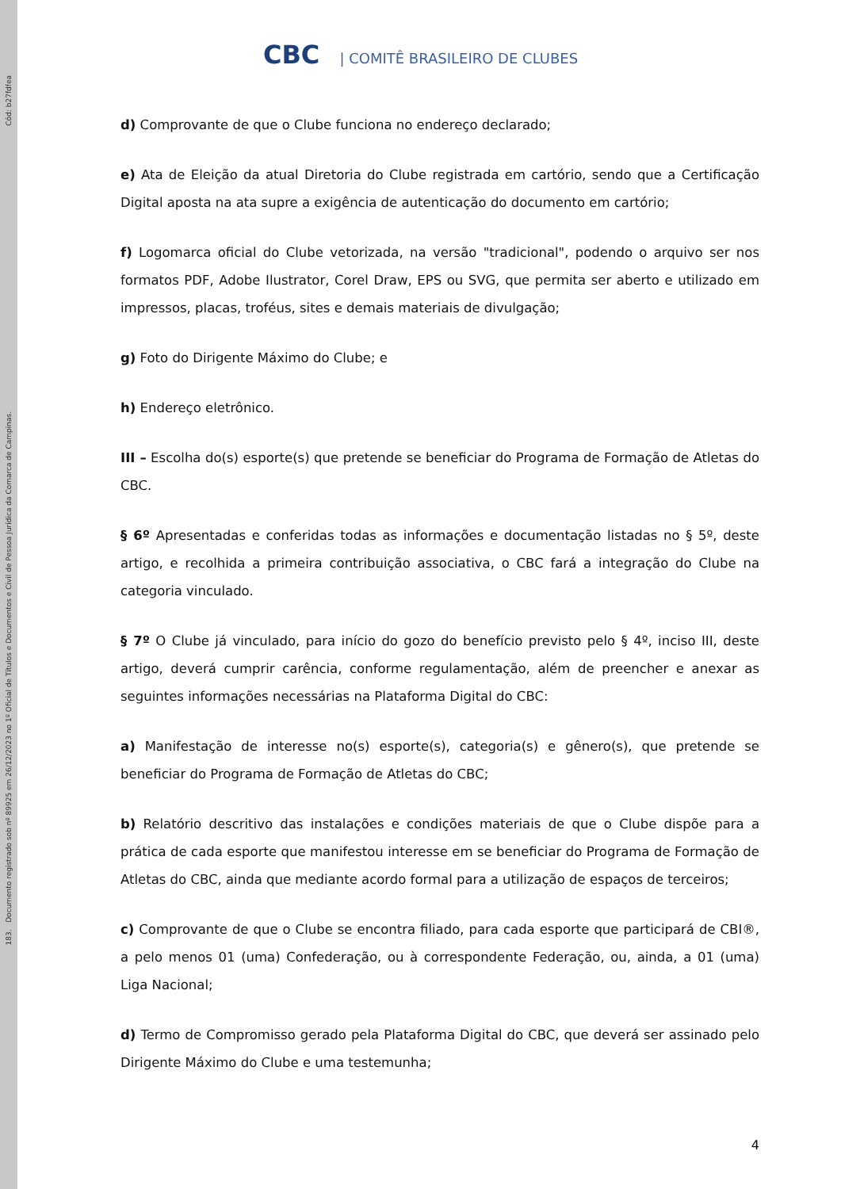Cód: b27fdfea
183. Documento registrado sob nº 89925 em 26/12/2023 no 1º Oficial de Títulos e Documentos e Civil de Pessoa Jurídica da Comarca de Campinas.
CBC | COMITÊ BRASILEIRO DE CLUBES
d) Comprovante de que o Clube funciona no endereço declarado;
e) Ata de Eleição da atual Diretoria do Clube registrada em cartório, sendo que a Certificação Digital aposta na ata supre a exigência de autenticação do documento em cartório;
f) Logomarca oficial do Clube vetorizada, na versão "tradicional", podendo o arquivo ser nos formatos PDF, Adobe Ilustrator, Corel Draw, EPS ou SVG, que permita ser aberto e utilizado em impressos, placas, troféus, sites e demais materiais de divulgação;
g) Foto do Dirigente Máximo do Clube; e
h) Endereço eletrônico.
III – Escolha do(s) esporte(s) que pretende se beneficiar do Programa de Formação de Atletas do CBC.
§ 6º Apresentadas e conferidas todas as informações e documentação listadas no § 5º, deste artigo, e recolhida a primeira contribuição associativa, o CBC fará a integração do Clube na categoria vinculado.
§ 7º O Clube já vinculado, para início do gozo do benefício previsto pelo § 4º, inciso III, deste artigo, deverá cumprir carência, conforme regulamentação, além de preencher e anexar as seguintes informações necessárias na Plataforma Digital do CBC:
a) Manifestação de interesse no(s) esporte(s), categoria(s) e gênero(s), que pretende se beneficiar do Programa de Formação de Atletas do CBC;
b) Relatório descritivo das instalações e condições materiais de que o Clube dispõe para a prática de cada esporte que manifestou interesse em se beneficiar do Programa de Formação de Atletas do CBC, ainda que mediante acordo formal para a utilização de espaços de terceiros;
c) Comprovante de que o Clube se encontra filiado, para cada esporte que participará de CBI®, a pelo menos 01 (uma) Confederação, ou à correspondente Federação, ou, ainda, a 01 (uma) Liga Nacional;
d) Termo de Compromisso gerado pela Plataforma Digital do CBC, que deverá ser assinado pelo Dirigente Máximo do Clube e uma testemunha;
4